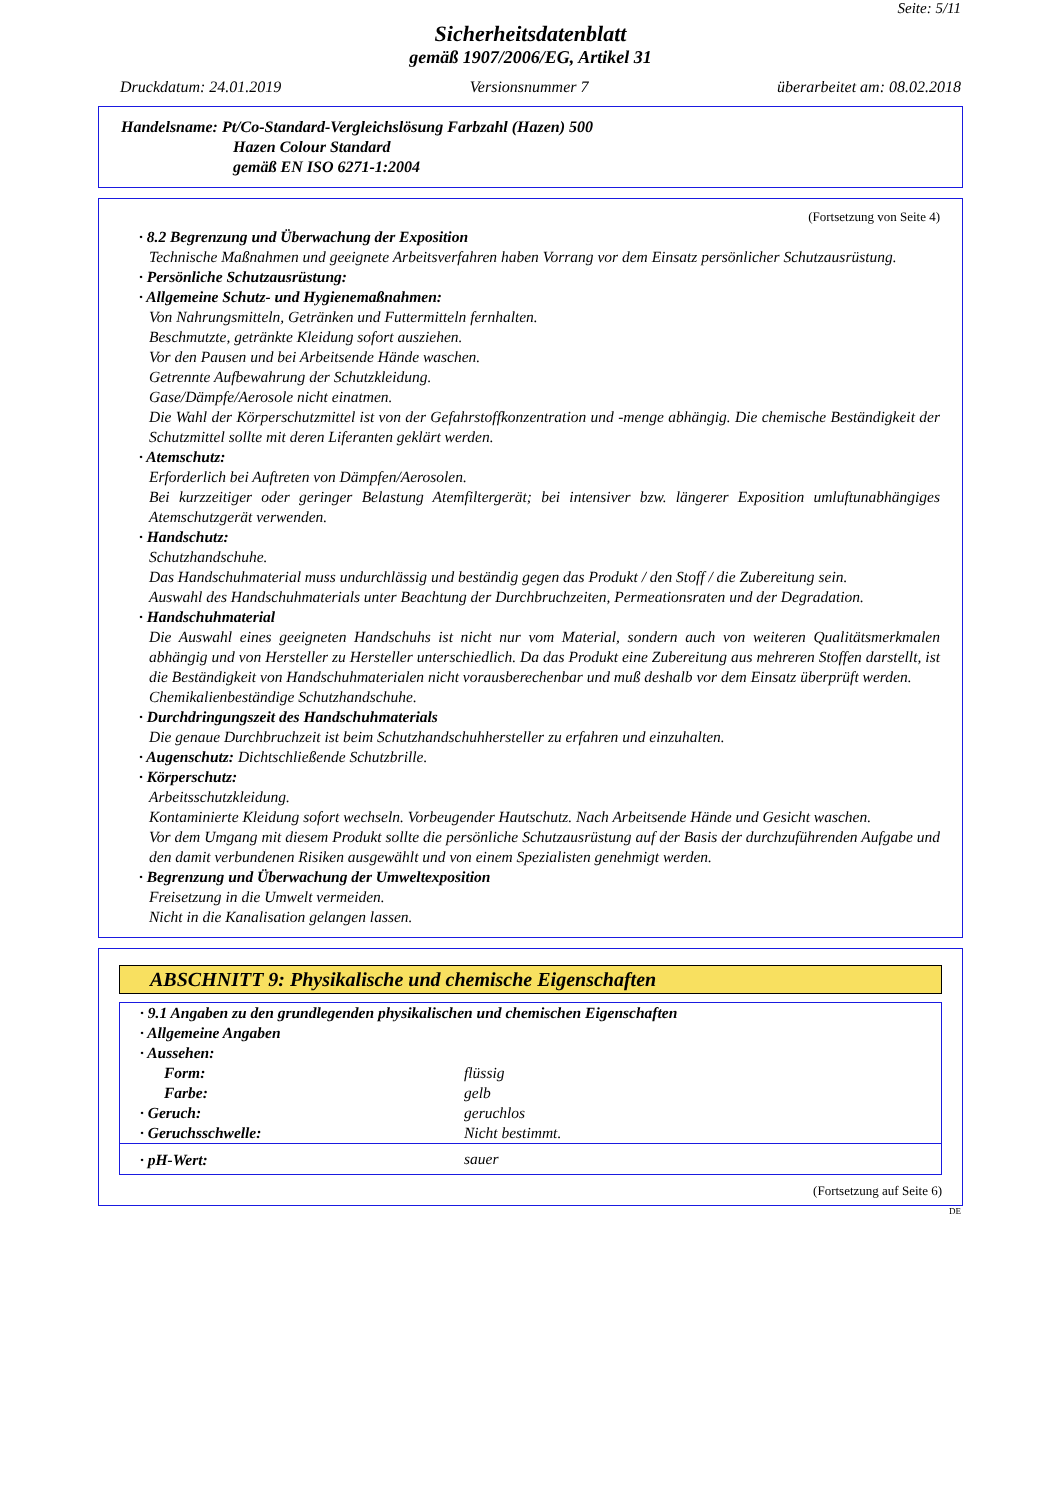Seite: 5/11
Sicherheitsdatenblatt
gemäß 1907/2006/EG, Artikel 31
Druckdatum: 24.01.2019 Versionsnummer 7 überarbeitet am: 08.02.2018
Handelsname: Pt/Co-Standard-Vergleichslösung Farbzahl (Hazen) 500
Hazen Colour Standard
gemäß EN ISO 6271-1:2004
(Fortsetzung von Seite 4)
· 8.2 Begrenzung und Überwachung der Exposition
Technische Maßnahmen und geeignete Arbeitsverfahren haben Vorrang vor dem Einsatz persönlicher Schutzausrüstung.
· Persönliche Schutzausrüstung:
· Allgemeine Schutz- und Hygienemaßnahmen:
Von Nahrungsmitteln, Getränken und Futtermitteln fernhalten.
Beschmutzte, getränkte Kleidung sofort ausziehen.
Vor den Pausen und bei Arbeitsende Hände waschen.
Getrennte Aufbewahrung der Schutzkleidung.
Gase/Dämpfe/Aerosole nicht einatmen.
Die Wahl der Körperschutzmittel ist von der Gefahrstoffkonzentration und -menge abhängig. Die chemische Beständigkeit der Schutzmittel sollte mit deren Liferanten geklärt werden.
· Atemschutz:
Erforderlich bei Auftreten von Dämpfen/Aerosolen.
Bei kurzzeitiger oder geringer Belastung Atemfiltergerät; bei intensiver bzw. längerer Exposition umluftunabhängiges Atemschutzgerät verwenden.
· Handschutz:
Schutzhandschuhe.
Das Handschuhmaterial muss undurchlässig und beständig gegen das Produkt / den Stoff / die Zubereitung sein.
Auswahl des Handschuhmaterials unter Beachtung der Durchbruchzeiten, Permeationsraten und der Degradation.
· Handschuhmaterial
Die Auswahl eines geeigneten Handschuhs ist nicht nur vom Material, sondern auch von weiteren Qualitätsmerkmalen abhängig und von Hersteller zu Hersteller unterschiedlich. Da das Produkt eine Zubereitung aus mehreren Stoffen darstellt, ist die Beständigkeit von Handschuhmaterialen nicht vorausberechenbar und muß deshalb vor dem Einsatz überprüft werden.
Chemikalienbeständige Schutzhandschuhe.
· Durchdringungszeit des Handschuhmaterials
Die genaue Durchbruchzeit ist beim Schutzhandschuhhersteller zu erfahren und einzuhalten.
· Augenschutz: Dichtschließende Schutzbrille.
· Körperschutz:
Arbeitsschutzkleidung.
Kontaminierte Kleidung sofort wechseln. Vorbeugender Hautschutz. Nach Arbeitsende Hände und Gesicht waschen.
Vor dem Umgang mit diesem Produkt sollte die persönliche Schutzausrüstung auf der Basis der durchzuführenden Aufgabe und den damit verbundenen Risiken ausgewählt und von einem Spezialisten genehmigt werden.
· Begrenzung und Überwachung der Umweltexposition
Freisetzung in die Umwelt vermeiden.
Nicht in die Kanalisation gelangen lassen.
ABSCHNITT 9: Physikalische und chemische Eigenschaften
| · 9.1 Angaben zu den grundlegenden physikalischen und chemischen Eigenschaften | |
| · Allgemeine Angaben | |
| · Aussehen: | |
| Form: | flüssig |
| Farbe: | gelb |
| · Geruch: | geruchlos |
| · Geruchsschwelle: | Nicht bestimmt. |
| · pH-Wert: | sauer |
(Fortsetzung auf Seite 6)
DE